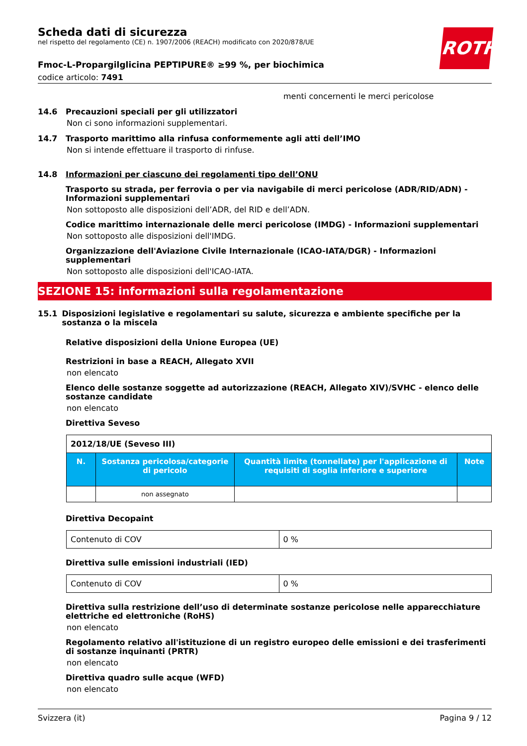ROTH
Scheda dati di sicurezza
nel rispetto del regolamento (CE) n. 1907/2006 (REACH) modificato con 2020/878/UE
Fmoc-L-Propargilglicina PEPTIPURE® ≥99 %, per biochimica
codice articolo: 7491
menti concernenti le merci pericolose
14.6 Precauzioni speciali per gli utilizzatori
Non ci sono informazioni supplementari.
14.7 Trasporto marittimo alla rinfusa conformemente agli atti dell’IMO
Non si intende effettuare il trasporto di rinfuse.
14.8 Informazioni per ciascuno dei regolamenti tipo dell’ONU
Trasporto su strada, per ferrovia o per via navigabile di merci pericolose (ADR/RID/ADN) - Informazioni supplementari
Non sottoposto alle disposizioni dell’ADR, del RID e dell’ADN.
Codice marittimo internazionale delle merci pericolose (IMDG) - Informazioni supplementari
Non sottoposto alle disposizioni dell'IMDG.
Organizzazione dell'Aviazione Civile Internazionale (ICAO-IATA/DGR) - Informazioni supplementari
Non sottoposto alle disposizioni dell'ICAO-IATA.
SEZIONE 15: informazioni sulla regolamentazione
15.1 Disposizioni legislative e regolamentari su salute, sicurezza e ambiente specifiche per la sostanza o la miscela
Relative disposizioni della Unione Europea (UE)
Restrizioni in base a REACH, Allegato XVII
non elencato
Elenco delle sostanze soggette ad autorizzazione (REACH, Allegato XIV)/SVHC - elenco delle sostanze candidate
non elencato
Direttiva Seveso
| 2012/18/UE (Seveso III) | | | |
| N. | Sostanza pericolosa/categorie di pericolo | Quantità limite (tonnellate) per l'applicazione di requisiti di soglia inferiore e superiore | Note |
| | non assegnato | | |
Direttiva Decopaint
| Contenuto di COV | 0 % |
Direttiva sulle emissioni industriali (IED)
| Contenuto di COV | 0 % |
Direttiva sulla restrizione dell’uso di determinate sostanze pericolose nelle apparecchiature elettriche ed elettroniche (RoHS)
non elencato
Regolamento relativo all'istituzione di un registro europeo delle emissioni e dei trasferimenti di sostanze inquinanti (PRTR)
non elencato
Direttiva quadro sulle acque (WFD)
non elencato
Svizzera (it) Pagina 9 / 12